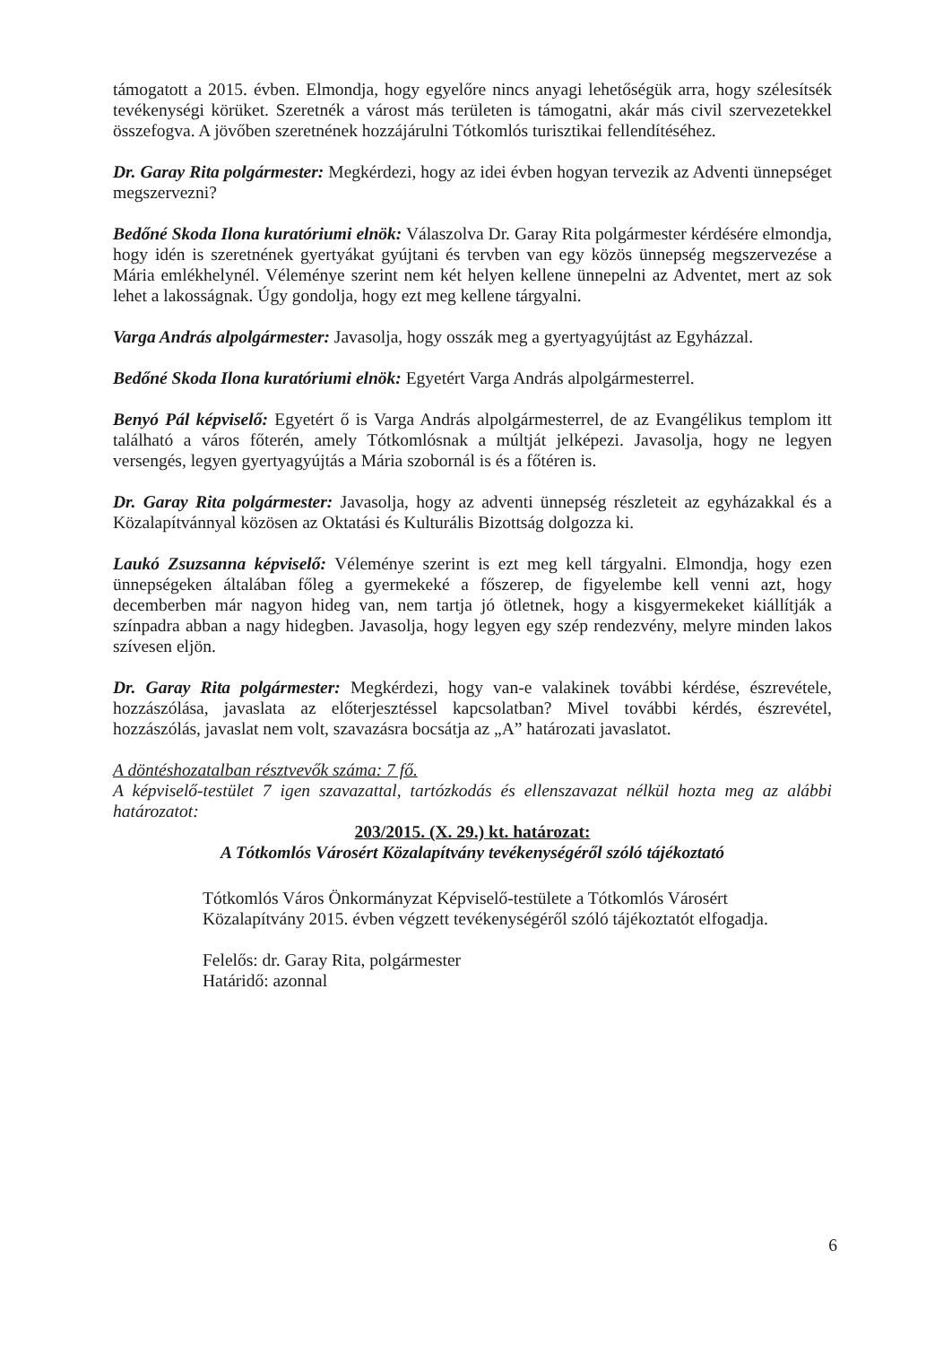támogatott a 2015. évben. Elmondja, hogy egyelőre nincs anyagi lehetőségük arra, hogy szélesítsék tevékenységi körüket. Szeretnék a várost más területen is támogatni, akár más civil szervezetekkel összefogva. A jövőben szeretnének hozzájárulni Tótkomlós turisztikai fellendítéséhez.
Dr. Garay Rita polgármester: Megkérdezi, hogy az idei évben hogyan tervezik az Adventi ünnepséget megszervezni?
Bedőné Skoda Ilona kuratóriumi elnök: Válaszolva Dr. Garay Rita polgármester kérdésére elmondja, hogy idén is szeretnének gyertyákat gyújtani és tervben van egy közös ünnepség megszervezése a Mária emlékhelynél. Véleménye szerint nem két helyen kellene ünnepelni az Adventet, mert az sok lehet a lakosságnak. Úgy gondolja, hogy ezt meg kellene tárgyalni.
Varga András alpolgármester: Javasolja, hogy osszák meg a gyertyagyújtást az Egyházzal.
Bedőné Skoda Ilona kuratóriumi elnök: Egyetért Varga András alpolgármesterrel.
Benyó Pál képviselő: Egyetért ő is Varga András alpolgármesterrel, de az Evangélikus templom itt található a város főterén, amely Tótkomlósnak a múltját jelképezi. Javasolja, hogy ne legyen versengés, legyen gyertyagyújtás a Mária szobornál is és a főtéren is.
Dr. Garay Rita polgármester: Javasolja, hogy az adventi ünnepség részleteit az egyházakkal és a Közalapítvánnyal közösen az Oktatási és Kulturális Bizottság dolgozza ki.
Laukó Zsuzsanna képviselő: Véleménye szerint is ezt meg kell tárgyalni. Elmondja, hogy ezen ünnepségeken általában főleg a gyermekeké a főszerep, de figyelembe kell venni azt, hogy decemberben már nagyon hideg van, nem tartja jó ötletnek, hogy a kisgyermekeket kiállítják a színpadra abban a nagy hidegben. Javasolja, hogy legyen egy szép rendezvény, melyre minden lakos szívesen eljön.
Dr. Garay Rita polgármester: Megkérdezi, hogy van-e valakinek további kérdése, észrevétele, hozzászólása, javaslata az előterjesztéssel kapcsolatban? Mivel további kérdés, észrevétel, hozzászólás, javaslat nem volt, szavazásra bocsátja az „A” határozati javaslatot.
A döntéshozatalban résztvevők száma: 7 fő.
A képviselő-testület 7 igen szavazattal, tartózkodás és ellenszavazat nélkül hozta meg az alábbi határozatot:
203/2015. (X. 29.) kt. határozat:
A Tótkomlós Városért Közalapítvány tevékenységéről szóló tájékoztató
Tótkomlós Város Önkormányzat Képviselő-testülete a Tótkomlós Városért Közalapítvány 2015. évben végzett tevékenységéről szóló tájékoztatót elfogadja.
Felelős: dr. Garay Rita, polgármester
Határidő: azonnal
6